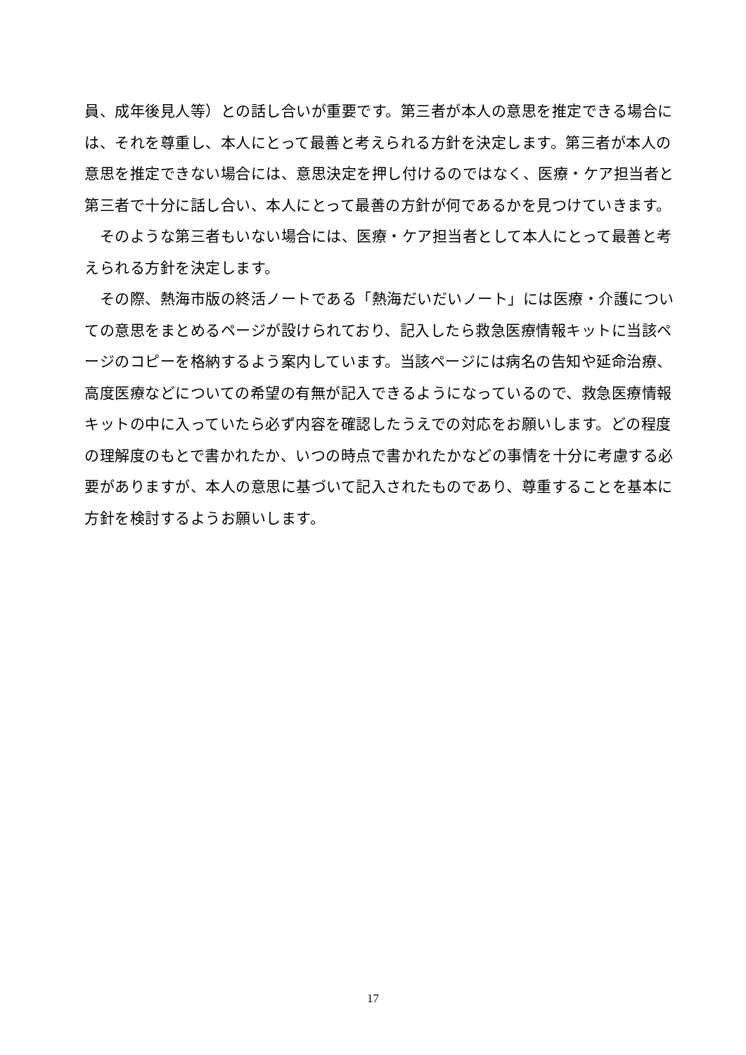員、成年後見人等）との話し合いが重要です。第三者が本人の意思を推定できる場合には、それを尊重し、本人にとって最善と考えられる方針を決定します。第三者が本人の意思を推定できない場合には、意思決定を押し付けるのではなく、医療・ケア担当者と第三者で十分に話し合い、本人にとって最善の方針が何であるかを見つけていきます。
　そのような第三者もいない場合には、医療・ケア担当者として本人にとって最善と考えられる方針を決定します。
　その際、熱海市版の終活ノートである「熱海だいだいノート」には医療・介護についての意思をまとめるページが設けられており、記入したら救急医療情報キットに当該ページのコピーを格納するよう案内しています。当該ページには病名の告知や延命治療、高度医療などについての希望の有無が記入できるようになっているので、救急医療情報キットの中に入っていたら必ず内容を確認したうえでの対応をお願いします。どの程度の理解度のもとで書かれたか、いつの時点で書かれたかなどの事情を十分に考慮する必要がありますが、本人の意思に基づいて記入されたものであり、尊重することを基本に方針を検討するようお願いします。
17